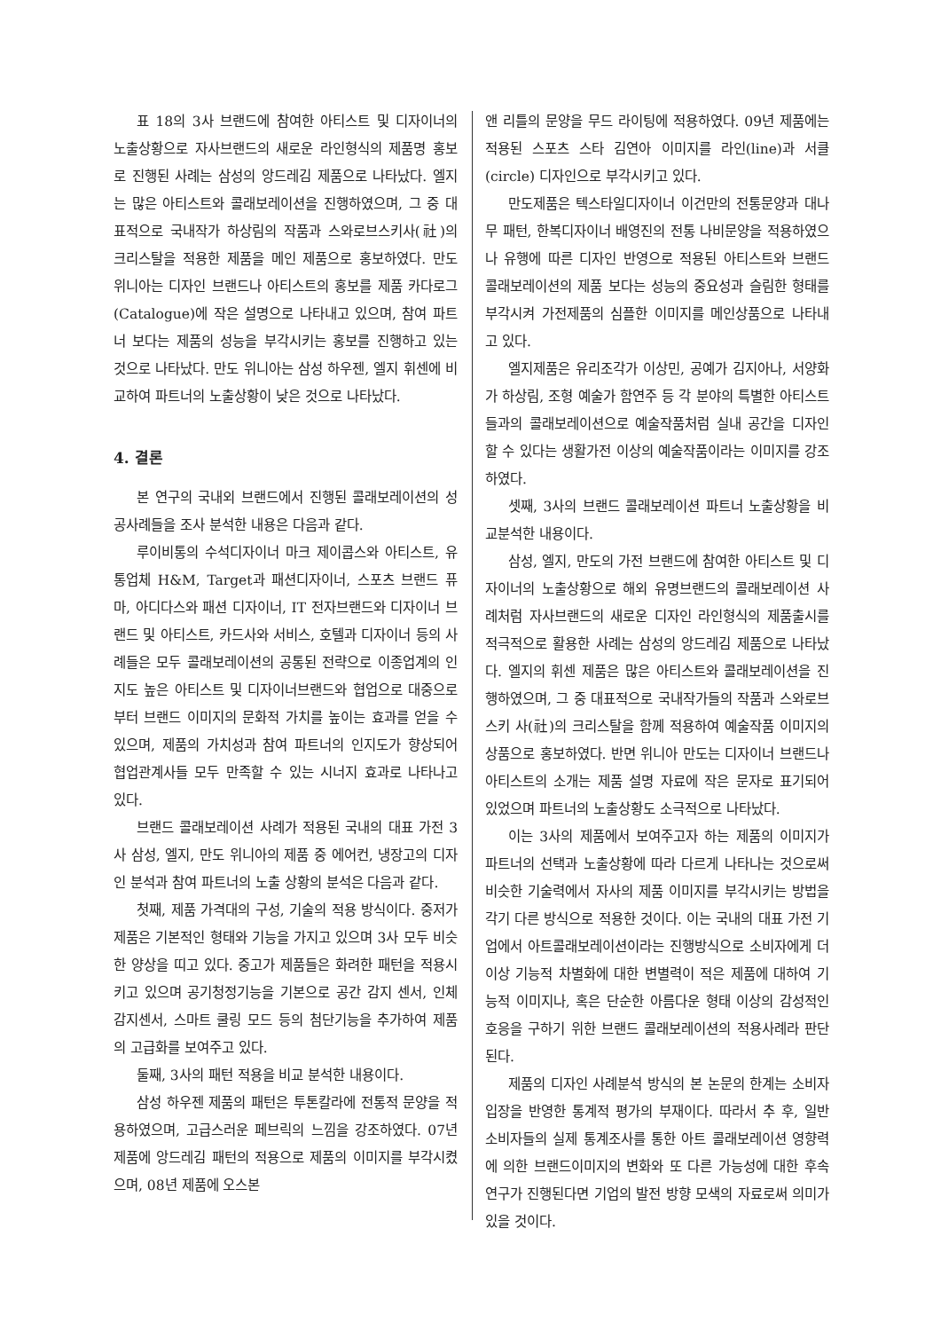표 18의 3사 브랜드에 참여한 아티스트 및 디자이너의 노출상황으로 자사브랜드의 새로운 라인형식의 제품명 홍보로 진행된 사례는 삼성의 앙드레김 제품으로 나타났다. 엘지는 많은 아티스트와 콜래보레이션을 진행하였으며, 그 중 대표적으로 국내작가 하상림의 작품과 스와로브스키사(社)의 크리스탈을 적용한 제품을 메인 제품으로 홍보하였다. 만도 위니아는 디자인 브랜드나 아티스트의 홍보를 제품 카다로그(Catalogue)에 작은 설명으로 나타내고 있으며, 참여 파트너 보다는 제품의 성능을 부각시키는 홍보를 진행하고 있는 것으로 나타났다. 만도 위니아는 삼성 하우젠, 엘지 휘센에 비교하여 파트너의 노출상황이 낮은 것으로 나타났다.
4. 결론
본 연구의 국내외 브랜드에서 진행된 콜래보레이션의 성공사례들을 조사 분석한 내용은 다음과 같다.
루이비통의 수석디자이너 마크 제이콥스와 아티스트, 유통업체 H&M, Target과 패션디자이너, 스포츠 브랜드 퓨마, 아디다스와 패션 디자이너, IT 전자브랜드와 디자이너 브랜드 및 아티스트, 카드사와 서비스, 호텔과 디자이너 등의 사례들은 모두 콜래보레이션의 공통된 전략으로 이종업계의 인지도 높은 아티스트 및 디자이너브랜드와 협업으로 대중으로부터 브랜드 이미지의 문화적 가치를 높이는 효과를 얻을 수 있으며, 제품의 가치성과 참여 파트너의 인지도가 향상되어 협업관계사들 모두 만족할 수 있는 시너지 효과로 나타나고 있다.
브랜드 콜래보레이션 사례가 적용된 국내의 대표 가전 3사 삼성, 엘지, 만도 위니아의 제품 중 에어컨, 냉장고의 디자인 분석과 참여 파트너의 노출 상황의 분석은 다음과 같다.
첫째, 제품 가격대의 구성, 기술의 적용 방식이다. 중저가 제품은 기본적인 형태와 기능을 가지고 있으며 3사 모두 비슷한 양상을 띠고 있다. 중고가 제품들은 화려한 패턴을 적용시키고 있으며 공기청정기능을 기본으로 공간 감지 센서, 인체감지센서, 스마트 쿨링 모드 등의 첨단기능을 추가하여 제품의 고급화를 보여주고 있다.
둘째, 3사의 패턴 적용을 비교 분석한 내용이다.
삼성 하우젠 제품의 패턴은 투톤칼라에 전통적 문양을 적용하였으며, 고급스러운 페브릭의 느낌을 강조하였다. 07년 제품에 앙드레김 패턴의 적용으로 제품의 이미지를 부각시켰으며, 08년 제품에 오스본
앤 리틀의 문양을 무드 라이팅에 적용하였다. 09년 제품에는 적용된 스포츠 스타 김연아 이미지를 라인(line)과 서클(circle) 디자인으로 부각시키고 있다.
만도제품은 텍스타일디자이너 이건만의 전통문양과 대나무 패턴, 한복디자이너 배영진의 전통 나비문양을 적용하였으나 유행에 따른 디자인 반영으로 적용된 아티스트와 브랜드 콜래보레이션의 제품 보다는 성능의 중요성과 슬림한 형태를 부각시켜 가전제품의 심플한 이미지를 메인상품으로 나타내고 있다.
엘지제품은 유리조각가 이상민, 공예가 김지아나, 서양화가 하상림, 조형 예술가 함연주 등 각 분야의 특별한 아티스트들과의 콜래보레이션으로 예술작품처럼 실내 공간을 디자인할 수 있다는 생활가전 이상의 예술작품이라는 이미지를 강조하였다.
셋째, 3사의 브랜드 콜래보레이션 파트너 노출상황을 비교분석한 내용이다.
삼성, 엘지, 만도의 가전 브랜드에 참여한 아티스트 및 디자이너의 노출상황으로 해외 유명브랜드의 콜래보레이션 사례처럼 자사브랜드의 새로운 디자인 라인형식의 제품출시를 적극적으로 활용한 사례는 삼성의 앙드레김 제품으로 나타났다. 엘지의 휘센 제품은 많은 아티스트와 콜래보레이션을 진행하였으며, 그 중 대표적으로 국내작가들의 작품과 스와로브스키 사(社)의 크리스탈을 함께 적용하여 예술작품 이미지의 상품으로 홍보하였다. 반면 위니아 만도는 디자이너 브랜드나 아티스트의 소개는 제품 설명 자료에 작은 문자로 표기되어 있었으며 파트너의 노출상황도 소극적으로 나타났다.
이는 3사의 제품에서 보여주고자 하는 제품의 이미지가 파트너의 선택과 노출상황에 따라 다르게 나타나는 것으로써 비슷한 기술력에서 자사의 제품 이미지를 부각시키는 방법을 각기 다른 방식으로 적용한 것이다. 이는 국내의 대표 가전 기업에서 아트콜래보레이션이라는 진행방식으로 소비자에게 더 이상 기능적 차별화에 대한 변별력이 적은 제품에 대하여 기능적 이미지나, 혹은 단순한 아름다운 형태 이상의 감성적인 호응을 구하기 위한 브랜드 콜래보레이션의 적용사례라 판단된다.
제품의 디자인 사례분석 방식의 본 논문의 한계는 소비자 입장을 반영한 통계적 평가의 부재이다. 따라서 추 후, 일반 소비자들의 실제 통계조사를 통한 아트 콜래보레이션 영향력에 의한 브랜드이미지의 변화와 또 다른 가능성에 대한 후속 연구가 진행된다면 기업의 발전 방향 모색의 자료로써 의미가 있을 것이다.